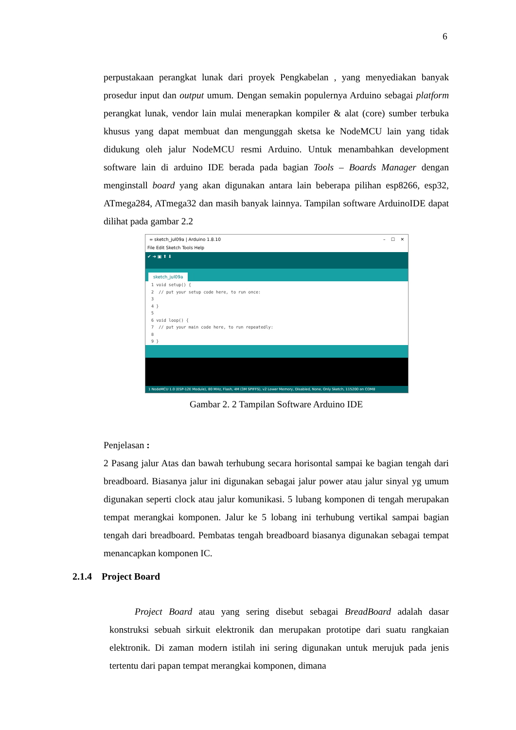6
perpustakaan perangkat lunak dari proyek Pengkabelan , yang menyediakan banyak prosedur input dan output umum. Dengan semakin populernya Arduino sebagai platform perangkat lunak, vendor lain mulai menerapkan kompiler & alat (core) sumber terbuka khusus yang dapat membuat dan mengunggah sketsa ke NodeMCU lain yang tidak didukung oleh jalur NodeMCU resmi Arduino. Untuk menambahkan development software lain di arduino IDE berada pada bagian Tools – Boards Manager dengan menginstall board yang akan digunakan antara lain beberapa pilihan esp8266, esp32, ATmega284, ATmega32 dan masih banyak lainnya. Tampilan software ArduinoIDE dapat dilihat pada gambar 2.2
∞ sketch_jul09a | Arduino 1.8.10 – ☐ ✕
File Edit Sketch Tools Help
✔ ➜ ▣ ⬆ ⬇
sketch_jul09a
1 void setup() {
2 // put your setup code here, to run once:
3
4 }
5
6 void loop() {
7 // put your main code here, to run repeatedly:
8
9 }
1 NodeMCU 1.0 (ESP-12E Module), 80 MHz, Flash, 4M (3M SPIFFS), v2 Lower Memory, Disabled, None, Only Sketch, 115200 on COM8
Gambar 2. 2 Tampilan Software Arduino IDE
Penjelasan :
2 Pasang jalur Atas dan bawah terhubung secara horisontal sampai ke bagian tengah dari breadboard. Biasanya jalur ini digunakan sebagai jalur power atau jalur sinyal yg umum digunakan seperti clock atau jalur komunikasi. 5 lubang komponen di tengah merupakan tempat merangkai komponen. Jalur ke 5 lobang ini terhubung vertikal sampai bagian tengah dari breadboard. Pembatas tengah breadboard biasanya digunakan sebagai tempat menancapkan komponen IC.
2.1.4 Project Board
Project Board atau yang sering disebut sebagai BreadBoard adalah dasar konstruksi sebuah sirkuit elektronik dan merupakan prototipe dari suatu rangkaian elektronik. Di zaman modern istilah ini sering digunakan untuk merujuk pada jenis tertentu dari papan tempat merangkai komponen, dimana